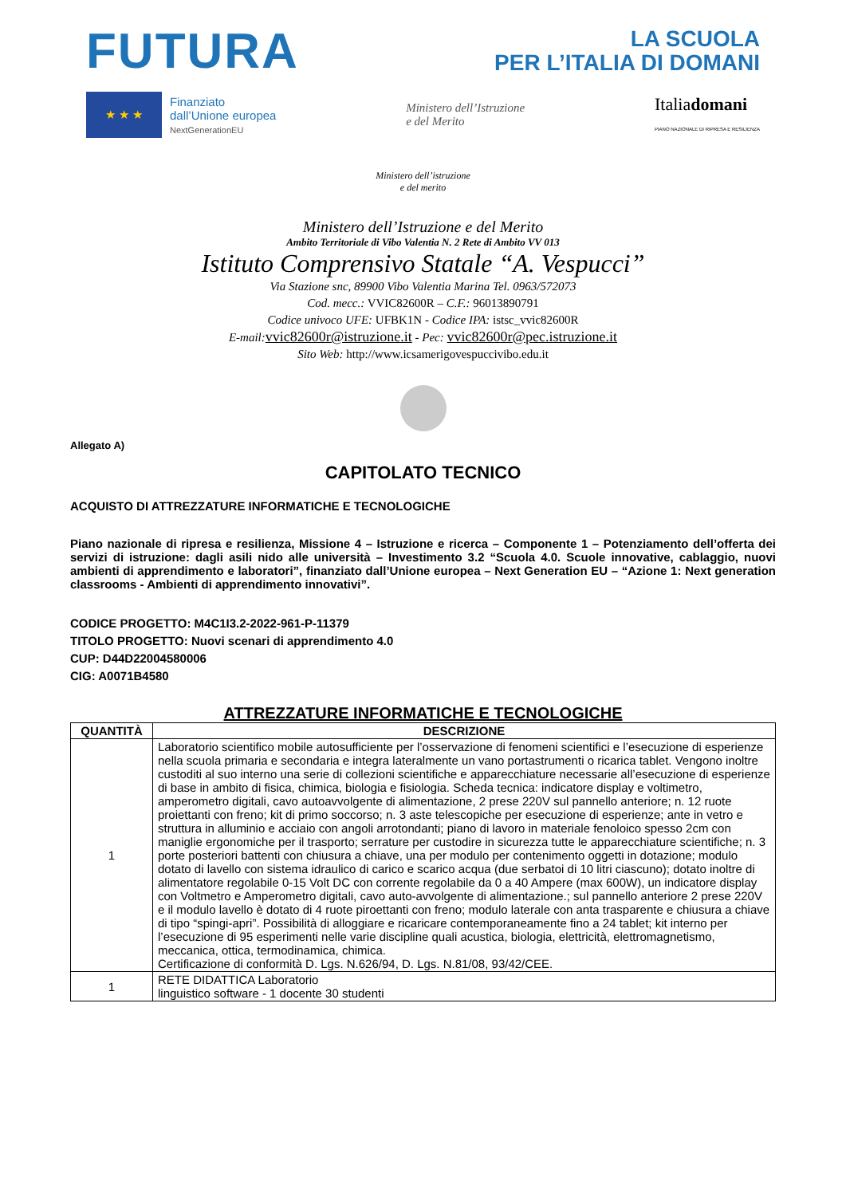FUTURA
LA SCUOLA
PER L’ITALIA DI DOMANI
★ ★ ★
Finanziato
dall’Unione europea
NextGenerationEU
Ministero dell’Istruzione
e del Merito
Italiadomani
PIANO NAZIONALE DI RIPRESA E RESILIENZA
Ministero dell’istruzione
e del merito
Ministero dell’Istruzione e del Merito
Ambito Territoriale di Vibo Valentia N. 2 Rete di Ambito VV 013
Istituto Comprensivo Statale “A. Vespucci”
Via Stazione snc, 89900 Vibo Valentia Marina Tel. 0963/572073
Cod. mecc.: VVIC82600R – C.F.: 96013890791
Codice univoco UFE: UFBK1N - Codice IPA: istsc_vvic82600R
E-mail: vvic82600r@istruzione.it - Pec: vvic82600r@pec.istruzione.it
Sito Web: http://www.icsamerigovespuccivibo.edu.it
Allegato A)
CAPITOLATO TECNICO
ACQUISTO DI ATTREZZATURE INFORMATICHE E TECNOLOGICHE
Piano nazionale di ripresa e resilienza, Missione 4 – Istruzione e ricerca – Componente 1 – Potenziamento dell’offerta dei servizi di istruzione: dagli asili nido alle università – Investimento 3.2 “Scuola 4.0. Scuole innovative, cablaggio, nuovi ambienti di apprendimento e laboratori”, finanziato dall’Unione europea – Next Generation EU – “Azione 1: Next generation classrooms - Ambienti di apprendimento innovativi”.
CODICE PROGETTO: M4C1I3.2-2022-961-P-11379
TITOLO PROGETTO: Nuovi scenari di apprendimento 4.0
CUP: D44D22004580006
CIG: A0071B4580
ATTREZZATURE INFORMATICHE E TECNOLOGICHE
| QUANTITÀ | DESCRIZIONE |
| --- | --- |
| 1 | Laboratorio scientifico mobile autosufficiente per l’osservazione di fenomeni scientifici e l’esecuzione di esperienze nella scuola primaria e secondaria e integra lateralmente un vano portastrumenti o ricarica tablet. Vengono inoltre custoditi al suo interno una serie di collezioni scientifiche e apparecchiature necessarie all’esecuzione di esperienze di base in ambito di fisica, chimica, biologia e fisiologia. Scheda tecnica: indicatore display e voltimetro, amperometro digitali, cavo autoavvolgente di alimentazione, 2 prese 220V sul pannello anteriore; n. 12 ruote proiettanti con freno; kit di primo soccorso; n. 3 aste telescopiche per esecuzione di esperienze; ante in vetro e struttura in alluminio e acciaio con angoli arrotondanti; piano di lavoro in materiale fenoloico spesso 2cm con maniglie ergonomiche per il trasporto; serrature per custodire in sicurezza tutte le apparecchiature scientifiche; n. 3 porte posteriori battenti con chiusura a chiave, una per modulo per contenimento oggetti in dotazione; modulo dotato di lavello con sistema idraulico di carico e scarico acqua (due serbatoi di 10 litri ciascuno); dotato inoltre di alimentatore regolabile 0-15 Volt DC con corrente regolabile da 0 a 40 Ampere (max 600W), un indicatore display con Voltmetro e Amperometro digitali, cavo auto-avvolgente di alimentazione.; sul pannello anteriore 2 prese 220V e il modulo lavello è dotato di 4 ruote piroettanti con freno; modulo laterale con anta trasparente e chiusura a chiave di tipo “spingi-apri”. Possibilità di alloggiare e ricaricare contemporaneamente fino a 24 tablet; kit interno per l’esecuzione di 95 esperimenti nelle varie discipline quali acustica, biologia, elettricità, elettromagnetismo, meccanica, ottica, termodinamica, chimica. Certificazione di conformità D. Lgs. N.626/94, D. Lgs. N.81/08, 93/42/CEE. |
| 1 | RETE DIDATTICA Laboratorio linguistico software - 1 docente 30 studenti |